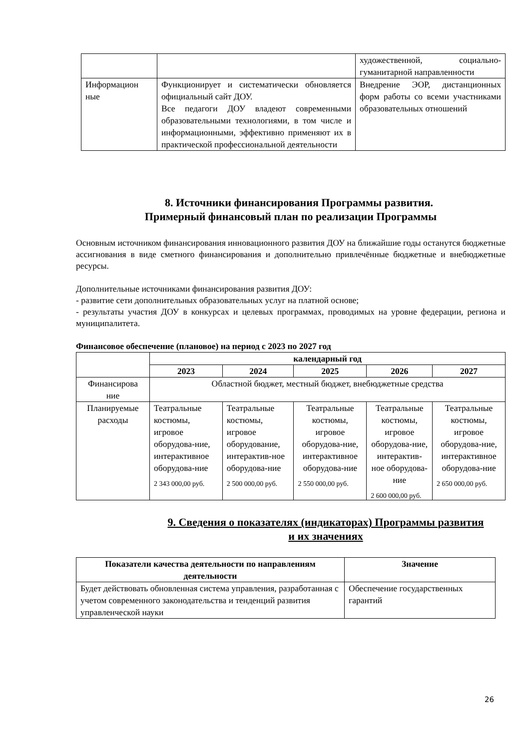| | | художественной, социально-гуманитарной направленности |
| Информацион ные | Функционирует и систематически обновляется официальный сайт ДОУ. Все педагоги ДОУ владеют современными образовательными технологиями, в том числе и информационными, эффективно применяют их в практической профессиональной деятельности | Внедрение ЭОР, дистанционных форм работы со всеми участниками образовательных отношений |
8. Источники финансирования Программы развития.
Примерный финансовый план по реализации Программы
Основным источником финансирования инновационного развития ДОУ на ближайшие годы останутся бюджетные ассигнования в виде сметного финансирования и дополнительно привлечённые бюджетные и внебюджетные ресурсы.
Дополнительные источниками финансирования развития ДОУ:
- развитие сети дополнительных образовательных услуг на платной основе;
- результаты участия ДОУ в конкурсах и целевых программах, проводимых на уровне федерации, региона и муниципалитета.
Финансовое обеспечение (плановое) на период с 2023 по 2027 год
| | календарный год | | | | |
| | 2023 | 2024 | 2025 | 2026 | 2027 |
| Финансирова ние | Областной бюджет, местный бюджет, внебюджетные средства | | | | |
| Планируемые расходы | Театральные костюмы, игровое оборудова-ние, интерактивное оборудова-ние 2 343 000,00 руб. | Театральные костюмы, игровое оборудование, интерактив-ное оборудова-ние 2 500 000,00 руб. | Театральные костюмы, игровое оборудова-ние, интерактивное оборудова-ние 2 550 000,00 руб. | Театральные костюмы, игровое оборудова-ние, интерактив-ное оборудова-ние 2 600 000,00 руб. | Театральные костюмы, игровое оборудова-ние, интерактивное оборудова-ние 2 650 000,00 руб. |
9. Сведения о показателях (индикаторах) Программы развития
и их значениях
| Показатели качества деятельности по направлениям деятельности | Значение |
| --- | --- |
| Будет действовать обновленная система управления, разработанная с учетом современного законодательства и тенденций развития управленческой науки | Обеспечение государственных гарантий |
26